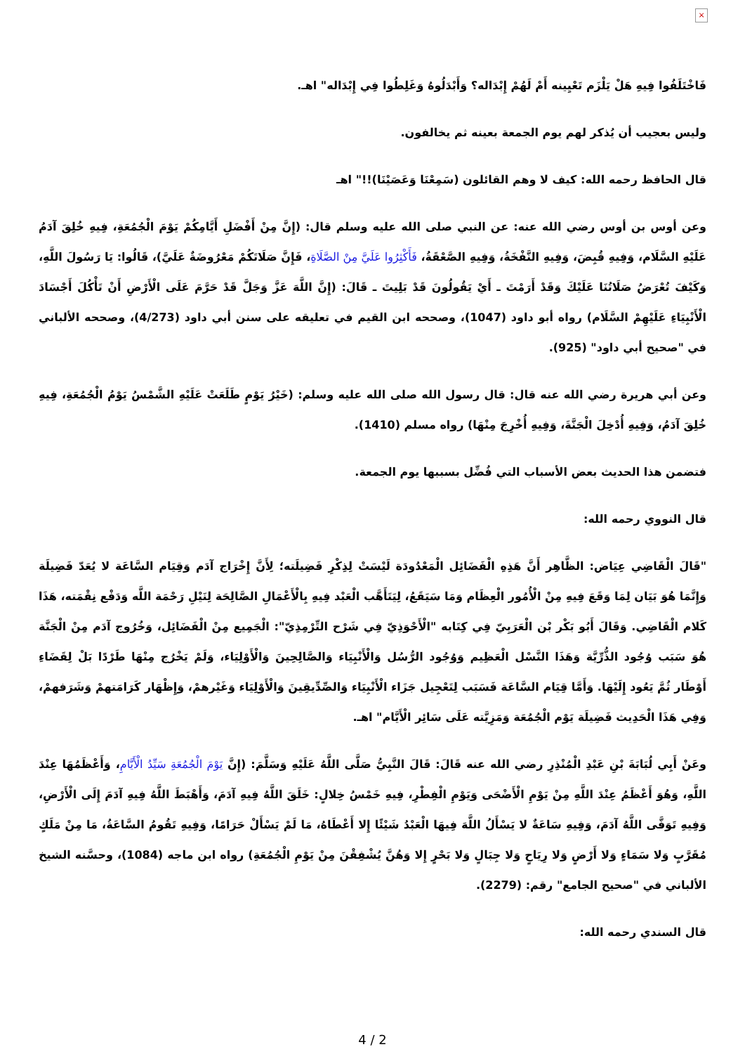×
فَاخْتَلَفُوا فِيهِ هَلْ يَلْزَم تَعْيِينه أَمْ لَهُمْ إِبْدَاله؟ وَأَبْدَلُوهُ وَغَلِطُوا فِي إِبْدَاله" اهـ.
وليس بعجيب أن يُذكر لهم يوم الجمعة بعينه ثم يخالفون.
قال الحافظ رحمه الله: كيف لا وهم القائلون (سَمِعْنَا وَعَصَيْنَا)!!" اهـ
وعن أوس بن أوس رضي الله عنه: عن النبي صلى الله عليه وسلم قال: (إِنَّ مِنْ أَفْضَلِ أَيَّامِكُمْ يَوْمَ الْجُمُعَةِ، فِيهِ خُلِقَ آدَمُ عَلَيْهِ السَّلَام، وَفِيهِ قُبِضَ، وَفِيهِ النَّفْخَةُ، وَفِيهِ الصَّعْقَةُ، فَأَكْثِرُوا عَلَيَّ مِنْ الصَّلَاةِ، فَإِنَّ صَلَاتَكُمْ مَعْرُوضَةٌ عَلَيَّ)، قَالُوا: يَا رَسُولَ اللَّهِ، وَكَيْفَ تُعْرَضُ صَلَاتُنَا عَلَيْكَ وَقَدْ أَرَمْتَ ـ أَيْ يَقُولُونَ قَدْ بَلِيتَ ـ قَالَ: (إِنَّ اللَّهَ عَزَّ وَجَلَّ قَدْ حَرَّمَ عَلَى الْأَرْضِ أَنْ تَأْكُلَ أَجْسَادَ الْأَنْبِيَاءِ عَلَيْهِمْ السَّلَام) رواه أبو داود (1047)، وصححه ابن القيم في تعليقه على سنن أبي داود (4/273)، وصححه الألباني في "صحيح أبي داود" (925).
وعن أبي هريرة رضي الله عنه قال: قال رسول الله صلى الله عليه وسلم: (خَيْرُ يَوْمٍ طَلَعَتْ عَلَيْهِ الشَّمْسُ يَوْمُ الْجُمُعَةِ، فِيهِ خُلِقَ آدَمُ، وَفِيهِ أُدْخِلَ الْجَنَّةَ، وَفِيهِ أُخْرِجَ مِنْهَا) رواه مسلم (1410).
فتضمن هذا الحديث بعض الأسباب التي فُضِّل بسببها يوم الجمعة.
قال النووي رحمه الله:
"قَالَ الْقَاضِي عِيَاض: الظَّاهِر أَنَّ هَذِهِ الْفَضَائِل الْمَعْدُودَة لَيْسَتْ لِذِكْرِ فَضِيلَته؛ لِأَنَّ إِخْرَاج آدَم وَقِيَام السَّاعَة لا يُعَدّ فَضِيلَة وَإِنَّمَا هُوَ بَيَان لِمَا وَقَعَ فِيهِ مِنْ الْأُمُور الْعِظَام وَمَا سَيَقَعُ، لِيَتَأَهَّب الْعَبْد فِيهِ بِالْأَعْمَالِ الصَّالِحَة لِنَيْلِ رَحْمَة اللَّه وَدَفْع نِقْمَته، هَذَا كَلام الْقَاضِي. وَقَالَ أَبُو بَكْر بْن الْعَرَبِيّ فِي كِتَابه "الْأَحْوَذِيّ فِي شَرْح التِّرْمِذِيّ": الْجَمِيع مِنْ الْفَضَائِل، وَخُرُوج آدَم مِنْ الْجَنَّة هُوَ سَبَب وُجُود الذُّرِّيَّة وَهَذَا النَّسْل الْعَظِيم وَوُجُود الرُّسُل وَالْأَنْبِيَاء وَالصَّالِحِينَ وَالْأَوْلِيَاء، وَلَمْ يَخْرُج مِنْهَا طَرْدًا بَلْ لِقَضَاءِ أَوْطَار ثُمَّ يَعُود إِلَيْهَا. وَأَمَّا قِيَام السَّاعَة فَسَبَب لِتَعْجِيل جَزَاء الْأَنْبِيَاء وَالصِّدِّيقِينَ وَالْأَوْلِيَاء وَغَيْرهمْ، وَإِظْهَار كَرَامَتهمْ وَشَرَفهمْ، وَفِي هَذَا الْحَدِيث فَضِيلَة يَوْم الْجُمُعَة وَمَزِيَّته عَلَى سَائِر الْأَيَّام" اهـ.
وعَنْ أَبِي لُبَابَةَ بْنِ عَبْدِ الْمُنْذِرِ رضي الله عنه قَالَ: قَالَ النَّبِيُّ صَلَّى اللَّهُ عَلَيْهِ وَسَلَّمَ: (إِنَّ يَوْمَ الْجُمُعَةِ سَيِّدُ الْأَيَّامِ، وَأَعْظَمُهَا عِنْدَ اللَّهِ، وَهُوَ أَعْظَمُ عِنْدَ اللَّهِ مِنْ يَوْمِ الْأَضْحَى وَيَوْمِ الْفِطْرِ، فِيهِ خَمْسُ خِلالٍ: خَلَقَ اللَّهُ فِيهِ آدَمَ، وَأَهْبَطَ اللَّهُ فِيهِ آدَمَ إِلَى الْأَرْضِ، وَفِيهِ تَوَفَّى اللَّهُ آدَمَ، وَفِيهِ سَاعَةٌ لا يَسْأَلُ اللَّهَ فِيهَا الْعَبْدُ شَيْئًا إِلا أَعْطَاهُ، مَا لَمْ يَسْأَلْ حَرَامًا، وَفِيهِ تَقُومُ السَّاعَةُ، مَا مِنْ مَلَكٍ مُقَرَّبٍ وَلا سَمَاءٍ وَلا أَرْضٍ وَلا رِيَاحٍ وَلا جِبَالٍ وَلا بَحْرٍ إِلا وَهُنَّ يُشْفِقْنَ مِنْ يَوْمِ الْجُمُعَةِ) رواه ابن ماجه (1084)، وحسَّنه الشيخ الألباني في "صحيح الجامع" رقم: (2279).
قال السندي رحمه الله:
4 / 2